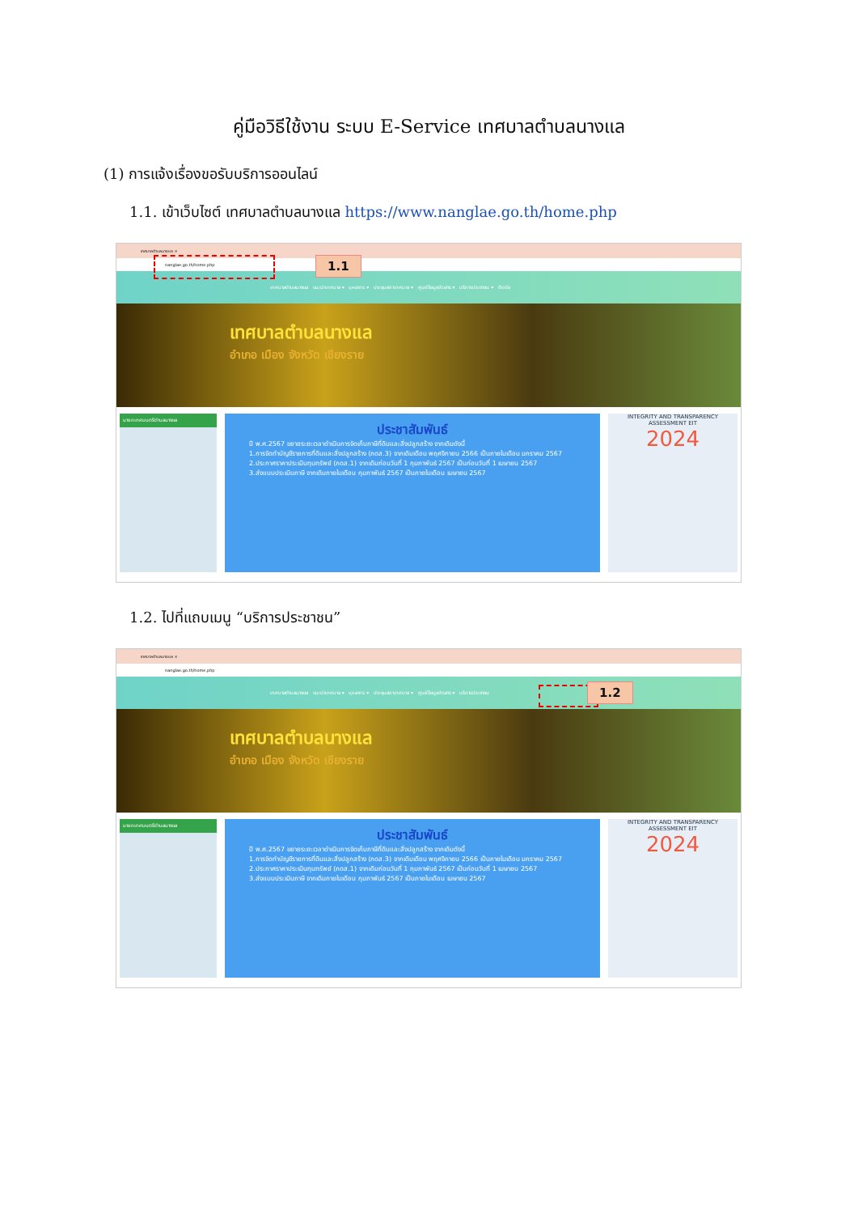คู่มือวิธีใช้งาน ระบบ E-Service เทศบาลตำบลนางแล
(1) การแจ้งเรื่องขอรับบริการออนไลน์
1.1. เข้าเว็บไซต์ เทศบาลตำบลนางแล https://www.nanglae.go.th/home.php
เทศบาลตำบลนางแล ×
nanglae.go.th/home.php
1.1
เทศบาลตำบลนางแล แนะนำเทศบาล ▾ บุคลากร ▾ ประชุมสภาเทศบาล ▾ ศูนย์ข้อมูลข่าวสาร ▾ บริการประชาชน ▾ ติดต่อ
เทศบาลตำบลนางแล
อำเภอ เมือง จังหวัด เชียงราย
นายกเทศมนตรีตำบลนางแล
ประชาสัมพันธ์
ปี พ.ศ.2567 ขยายระยะเวลาดำเนินการจัดเก็บภาษีที่ดินและสิ่งปลูกสร้าง จากเดิมดังนี้
1.การจัดทำบัญชีรายการที่ดินและสิ่งปลูกสร้าง (ภดส.3) จากเดิมเดือน พฤศจิกายน 2566 เป็นภายในเดือน มกราคม 2567
2.ประกาศราคาประเมินทุนทรัพย์ (ภดส.1) จากเดิมก่อนวันที่ 1 กุมภาพันธ์ 2567 เป็นก่อนวันที่ 1 เมษายน 2567
3.ส่งแบบประเมินภาษี จากเดิมภายในเดือน กุมภาพันธ์ 2567 เป็นภายในเดือน เมษายน 2567
INTEGRITY AND TRANSPARENCY ASSESSMENT EIT
2024
1.2. ไปที่แถบเมนู “บริการประชาชน”
เทศบาลตำบลนางแล ×
nanglae.go.th/home.php
1.2
เทศบาลตำบลนางแล แนะนำเทศบาล ▾ บุคลากร ▾ ประชุมสภาเทศบาล ▾ ศูนย์ข้อมูลข่าวสาร ▾ บริการประชาชน
เทศบาลตำบลนางแล
อำเภอ เมือง จังหวัด เชียงราย
นายกเทศมนตรีตำบลนางแล
ประชาสัมพันธ์
ปี พ.ศ.2567 ขยายระยะเวลาดำเนินการจัดเก็บภาษีที่ดินและสิ่งปลูกสร้าง จากเดิมดังนี้
1.การจัดทำบัญชีรายการที่ดินและสิ่งปลูกสร้าง (ภดส.3) จากเดิมเดือน พฤศจิกายน 2566 เป็นภายในเดือน มกราคม 2567
2.ประกาศราคาประเมินทุนทรัพย์ (ภดส.1) จากเดิมก่อนวันที่ 1 กุมภาพันธ์ 2567 เป็นก่อนวันที่ 1 เมษายน 2567
3.ส่งแบบประเมินภาษี จากเดิมภายในเดือน กุมภาพันธ์ 2567 เป็นภายในเดือน เมษายน 2567
INTEGRITY AND TRANSPARENCY ASSESSMENT EIT
2024